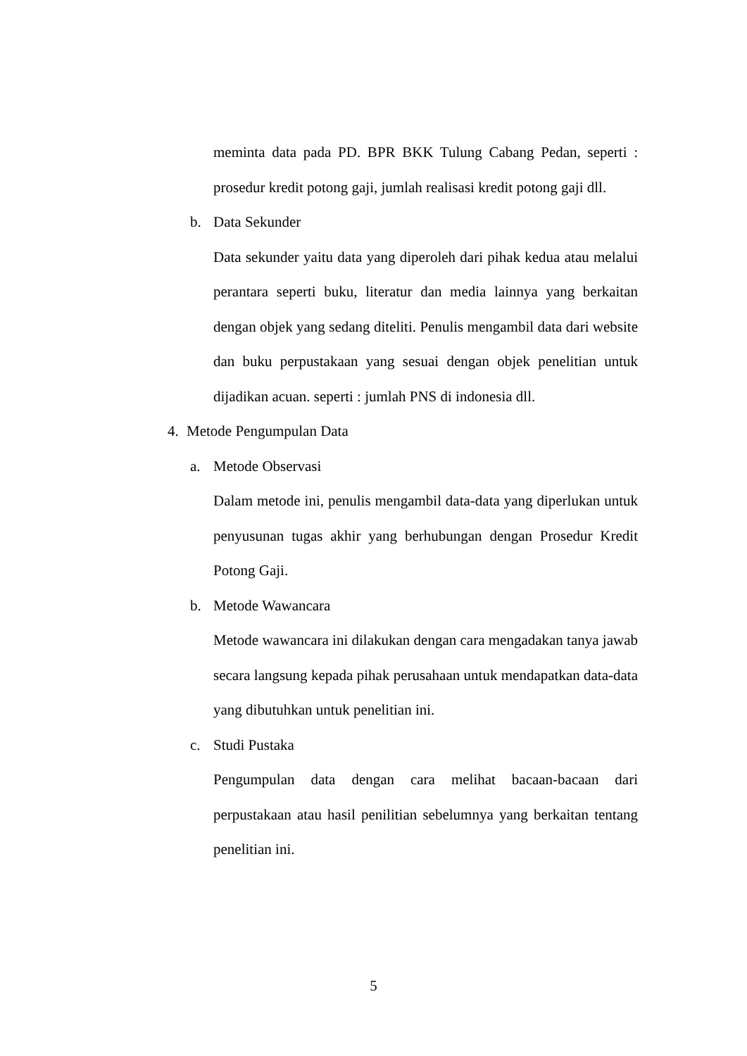meminta data pada PD. BPR BKK Tulung Cabang Pedan, seperti : prosedur kredit potong gaji, jumlah realisasi kredit potong gaji dll.
b. Data Sekunder
Data sekunder yaitu data yang diperoleh dari pihak kedua atau melalui perantara seperti buku, literatur dan media lainnya yang berkaitan dengan objek yang sedang diteliti. Penulis mengambil data dari website dan buku perpustakaan yang sesuai dengan objek penelitian untuk dijadikan acuan. seperti : jumlah PNS di indonesia dll.
4. Metode Pengumpulan Data
a. Metode Observasi
Dalam metode ini, penulis mengambil data-data yang diperlukan untuk penyusunan tugas akhir yang berhubungan dengan Prosedur Kredit Potong Gaji.
b. Metode Wawancara
Metode wawancara ini dilakukan dengan cara mengadakan tanya jawab secara langsung kepada pihak perusahaan untuk mendapatkan data-data yang dibutuhkan untuk penelitian ini.
c. Studi Pustaka
Pengumpulan data dengan cara melihat bacaan-bacaan dari perpustakaan atau hasil penilitian sebelumnya yang berkaitan tentang penelitian ini.
5